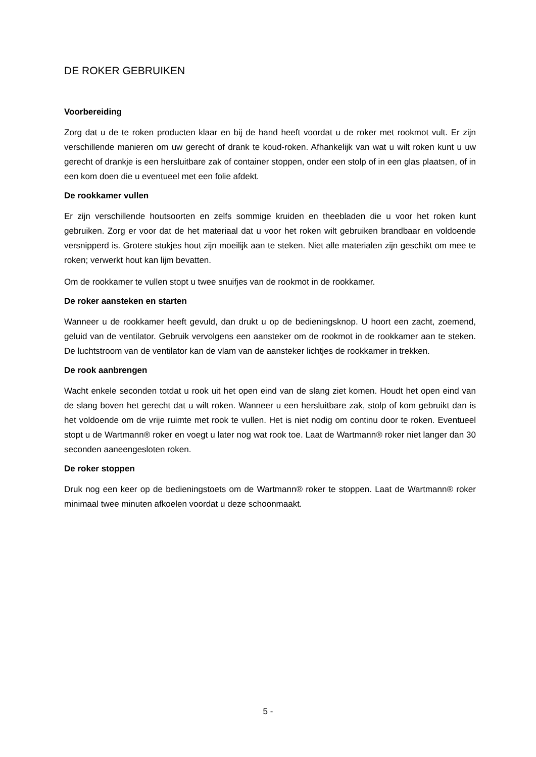DE ROKER GEBRUIKEN
Voorbereiding
Zorg dat u de te roken producten klaar en bij de hand heeft voordat u de roker met rookmot vult. Er zijn verschillende manieren om uw gerecht of drank te koud-roken. Afhankelijk van wat u wilt roken kunt u uw gerecht of drankje is een hersluitbare zak of container stoppen, onder een stolp of in een glas plaatsen, of in een kom doen die u eventueel met een folie afdekt.
De rookkamer vullen
Er zijn verschillende houtsoorten en zelfs sommige kruiden en theebladen die u voor het roken kunt gebruiken. Zorg er voor dat de het materiaal dat u voor het roken wilt gebruiken brandbaar en voldoende versnipperd is. Grotere stukjes hout zijn moeilijk aan te steken. Niet alle materialen zijn geschikt om mee te roken; verwerkt hout kan lijm bevatten.
Om de rookkamer te vullen stopt u twee snuifjes van de rookmot in de rookkamer.
De roker aansteken en starten
Wanneer u de rookkamer heeft gevuld, dan drukt u op de bedieningsknop. U hoort een zacht, zoemend, geluid van de ventilator. Gebruik vervolgens een aansteker om de rookmot in de rookkamer aan te steken. De luchtstroom van de ventilator kan de vlam van de aansteker lichtjes de rookkamer in trekken.
De rook aanbrengen
Wacht enkele seconden totdat u rook uit het open eind van de slang ziet komen. Houdt het open eind van de slang boven het gerecht dat u wilt roken. Wanneer u een hersluitbare zak, stolp of kom gebruikt dan is het voldoende om de vrije ruimte met rook te vullen. Het is niet nodig om continu door te roken. Eventueel stopt u de Wartmann® roker en voegt u later nog wat rook toe. Laat de Wartmann® roker niet langer dan 30 seconden aaneengesloten roken.
De roker stoppen
Druk nog een keer op de bedieningstoets om de Wartmann® roker te stoppen. Laat de Wartmann® roker minimaal twee minuten afkoelen voordat u deze schoonmaakt.
5 -